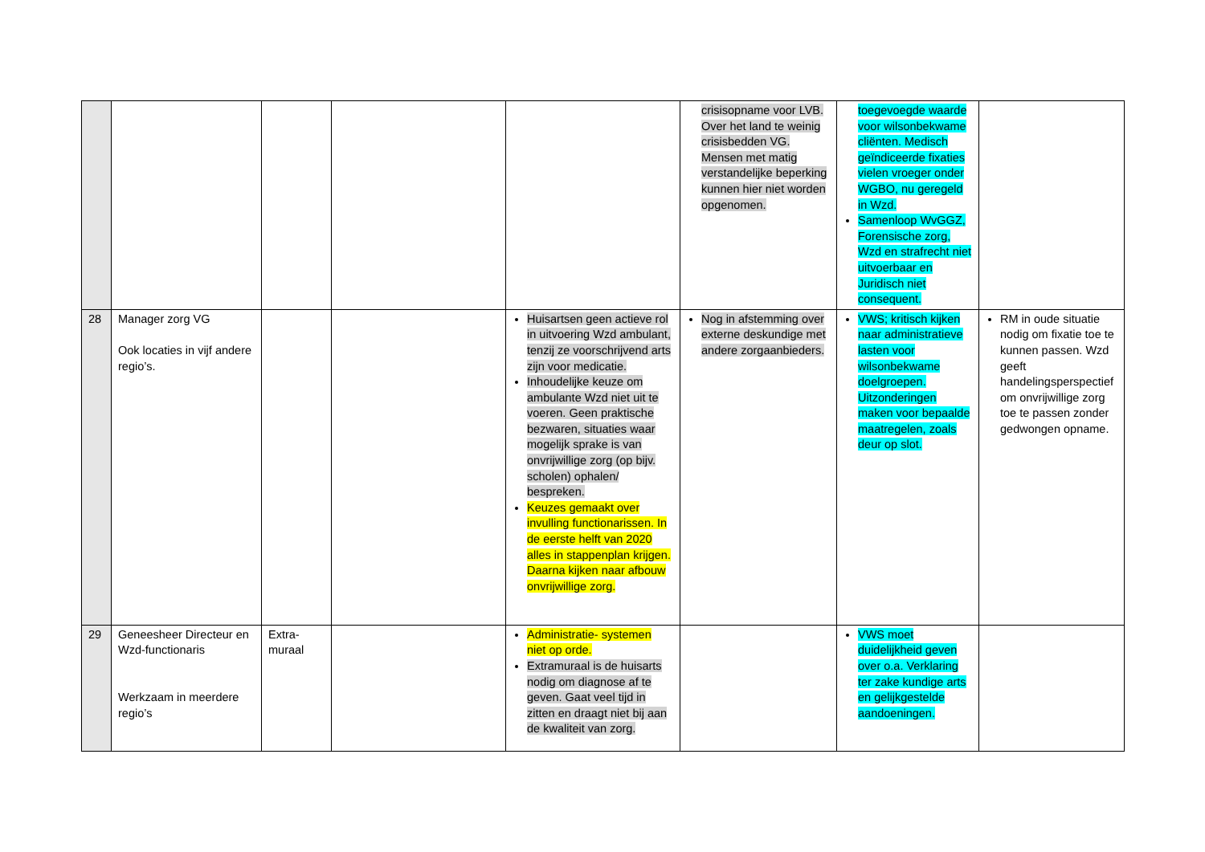| | | | | | crisisopname voor LVB. Over het land te weinig crisisbedden VG. Mensen met matig verstandelijke beperking kunnen hier niet worden opgenomen. | toegevoegde waarde voor wilsonbekwame cliënten. Medisch geïndiceerde fixaties vielen vroeger onder WGBO, nu geregeld in Wzd. Samenloop WvGGZ, Forensische zorg, Wzd en strafrecht niet uitvoerbaar en Juridisch niet consequent. | |
| 28 | Manager zorg VG Ook locaties in vijf andere regio’s. | | | Huisartsen geen actieve rol in uitvoering Wzd ambulant, tenzij ze voorschrijvend arts zijn voor medicatie. Inhoudelijke keuze om ambulante Wzd niet uit te voeren. Geen praktische bezwaren, situaties waar mogelijk sprake is van onvrijwillige zorg (op bijv. scholen) ophalen/ bespreken. Keuzes gemaakt over invulling functionarissen. In de eerste helft van 2020 alles in stappenplan krijgen. Daarna kijken naar afbouw onvrijwillige zorg. | Nog in afstemming over externe deskundige met andere zorgaanbieders. | VWS; kritisch kijken naar administratieve lasten voor wilsonbekwame doelgroepen. Uitzonderingen maken voor bepaalde maatregelen, zoals deur op slot. | RM in oude situatie nodig om fixatie toe te kunnen passen. Wzd geeft handelingsperspectief om onvrijwillige zorg toe te passen zonder gedwongen opname. |
| 29 | Geneesheer Directeur en Wzd-functionaris Werkzaam in meerdere regio’s | Extra- muraal | | Administratie- systemen niet op orde. Extramuraal is de huisarts nodig om diagnose af te geven. Gaat veel tijd in zitten en draagt niet bij aan de kwaliteit van zorg. | | VWS moet duidelijkheid geven over o.a. Verklaring ter zake kundige arts en gelijkgestelde aandoeningen. | |